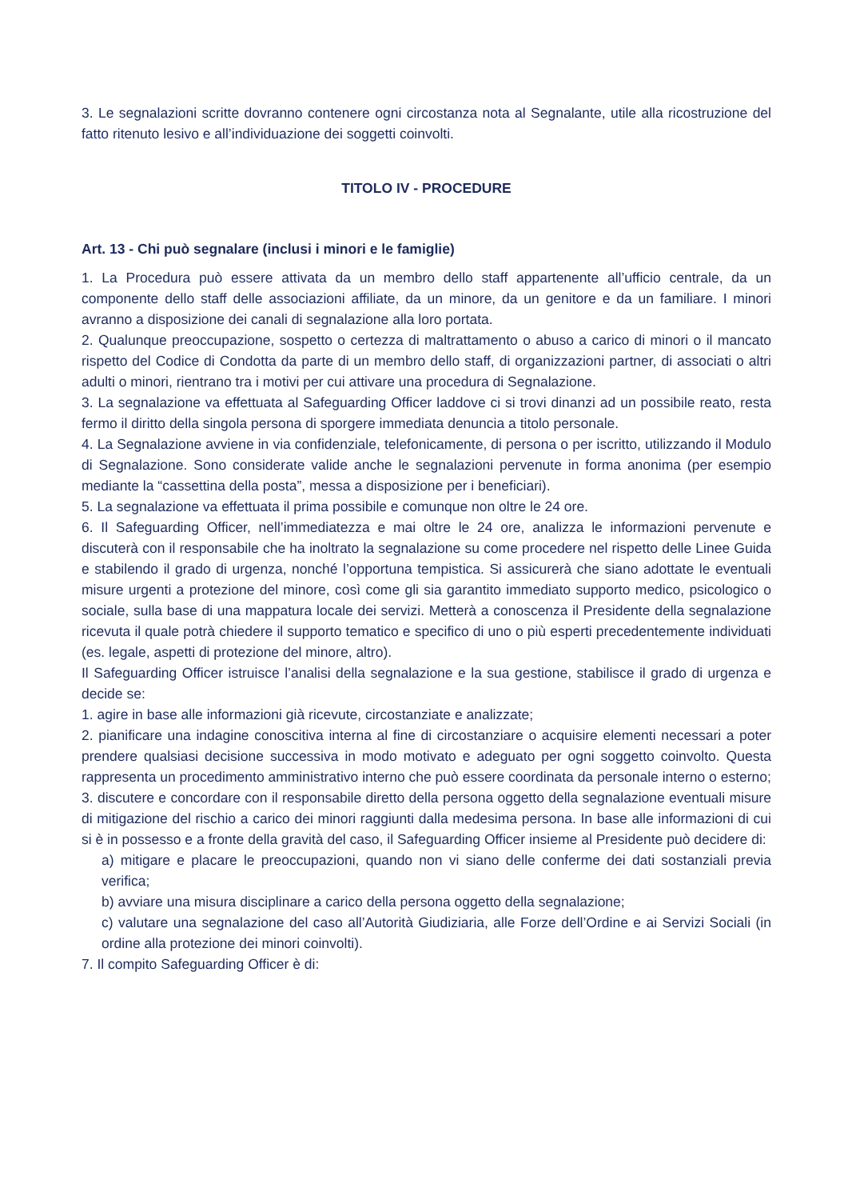3. Le segnalazioni scritte dovranno contenere ogni circostanza nota al Segnalante, utile alla ricostruzione del fatto ritenuto lesivo e all’individuazione dei soggetti coinvolti.
TITOLO IV - PROCEDURE
Art. 13 - Chi può segnalare (inclusi i minori e le famiglie)
1. La Procedura può essere attivata da un membro dello staff appartenente all’ufficio centrale, da un componente dello staff delle associazioni affiliate, da un minore, da un genitore e da un familiare. I minori avranno a disposizione dei canali di segnalazione alla loro portata.
2. Qualunque preoccupazione, sospetto o certezza di maltrattamento o abuso a carico di minori o il mancato rispetto del Codice di Condotta da parte di un membro dello staff, di organizzazioni partner, di associati o altri adulti o minori, rientrano tra i motivi per cui attivare una procedura di Segnalazione.
3. La segnalazione va effettuata al Safeguarding Officer laddove ci si trovi dinanzi ad un possibile reato, resta fermo il diritto della singola persona di sporgere immediata denuncia a titolo personale.
4. La Segnalazione avviene in via confidenziale, telefonicamente, di persona o per iscritto, utilizzando il Modulo di Segnalazione. Sono considerate valide anche le segnalazioni pervenute in forma anonima (per esempio mediante la “cassettina della posta”, messa a disposizione per i beneficiari).
5. La segnalazione va effettuata il prima possibile e comunque non oltre le 24 ore.
6. Il Safeguarding Officer, nell’immediatezza e mai oltre le 24 ore, analizza le informazioni pervenute e discuterà con il responsabile che ha inoltrato la segnalazione su come procedere nel rispetto delle Linee Guida e stabilendo il grado di urgenza, nonché l’opportuna tempistica. Si assicurerà che siano adottate le eventuali misure urgenti a protezione del minore, così come gli sia garantito immediato supporto medico, psicologico o sociale, sulla base di una mappatura locale dei servizi. Metterà a conoscenza il Presidente della segnalazione ricevuta il quale potrà chiedere il supporto tematico e specifico di uno o più esperti precedentemente individuati (es. legale, aspetti di protezione del minore, altro).
Il Safeguarding Officer istruisce l’analisi della segnalazione e la sua gestione, stabilisce il grado di urgenza e decide se:
1. agire in base alle informazioni già ricevute, circostanziate e analizzate;
2. pianificare una indagine conoscitiva interna al fine di circostanziare o acquisire elementi necessari a poter prendere qualsiasi decisione successiva in modo motivato e adeguato per ogni soggetto coinvolto. Questa rappresenta un procedimento amministrativo interno che può essere coordinata da personale interno o esterno;
3. discutere e concordare con il responsabile diretto della persona oggetto della segnalazione eventuali misure di mitigazione del rischio a carico dei minori raggiunti dalla medesima persona. In base alle informazioni di cui si è in possesso e a fronte della gravità del caso, il Safeguarding Officer insieme al Presidente può decidere di:
a) mitigare e placare le preoccupazioni, quando non vi siano delle conferme dei dati sostanziali previa verifica;
b) avviare una misura disciplinare a carico della persona oggetto della segnalazione;
c) valutare una segnalazione del caso all’Autorità Giudiziaria, alle Forze dell’Ordine e ai Servizi Sociali (in ordine alla protezione dei minori coinvolti).
7. Il compito Safeguarding Officer è di: